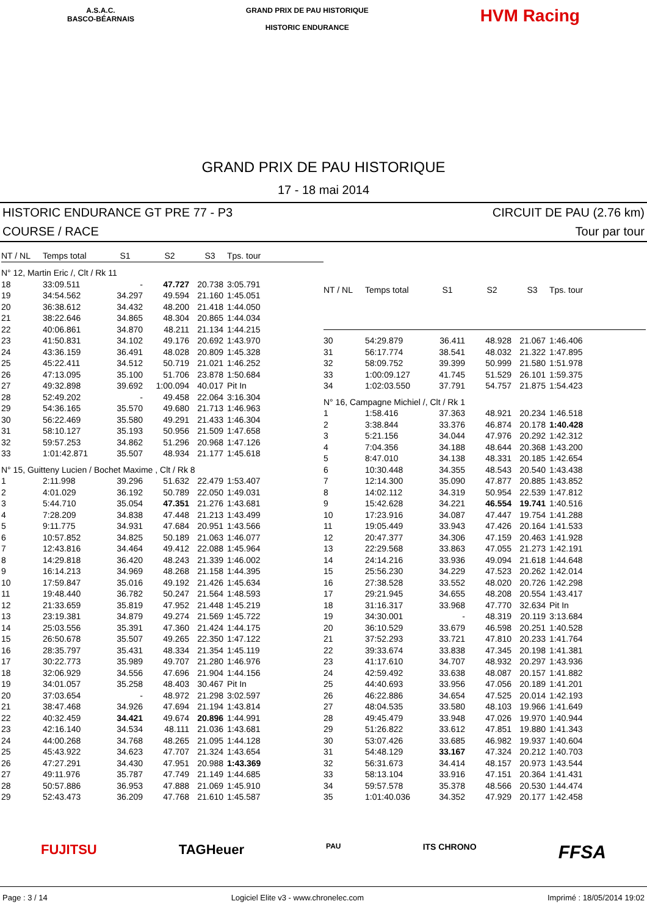A.S.A.C.
BASCO-BÉARNAIS
GRAND PRIX DE PAU HISTORIQUE
HISTORIC ENDURANCE
HVM Racing
GRAND PRIX DE PAU HISTORIQUE
17 - 18 mai 2014
HISTORIC ENDURANCE GT PRE 77 - P3
CIRCUIT DE PAU (2.76 km)
COURSE / RACE
Tour par tour
| NT / NL | Temps total | S1 | S2 | S3 | Tps. tour |
| --- | --- | --- | --- | --- | --- |
| N° 12, Martin Eric /, Clt / Rk 11 | | | | | |
| 18 | 33:09.511 | - | 47.727 | 20.738 | 3:05.791 |
| 19 | 34:54.562 | 34.297 | 49.594 | 21.160 | 1:45.051 |
| 20 | 36:38.612 | 34.432 | 48.200 | 21.418 | 1:44.050 |
| 21 | 38:22.646 | 34.865 | 48.304 | 20.865 | 1:44.034 |
| 22 | 40:06.861 | 34.870 | 48.211 | 21.134 | 1:44.215 |
| 23 | 41:50.831 | 34.102 | 49.176 | 20.692 | 1:43.970 |
| 24 | 43:36.159 | 36.491 | 48.028 | 20.809 | 1:45.328 |
| 25 | 45:22.411 | 34.512 | 50.719 | 21.021 | 1:46.252 |
| 26 | 47:13.095 | 35.100 | 51.706 | 23.878 | 1:50.684 |
| 27 | 49:32.898 | 39.692 | 1:00.094 | 40.017 | Pit In |
| 28 | 52:49.202 | - | 49.458 | 22.064 | 3:16.304 |
| 29 | 54:36.165 | 35.570 | 49.680 | 21.713 | 1:46.963 |
| 30 | 56:22.469 | 35.580 | 49.291 | 21.433 | 1:46.304 |
| 31 | 58:10.127 | 35.193 | 50.956 | 21.509 | 1:47.658 |
| 32 | 59:57.253 | 34.862 | 51.296 | 20.968 | 1:47.126 |
| 33 | 1:01:42.871 | 35.507 | 48.934 | 21.177 | 1:45.618 |
| N° 15, Guitteny Lucien / Bochet Maxime , Clt / Rk 8 | | | | | |
| 1 | 2:11.998 | 39.296 | 51.632 | 22.479 | 1:53.407 |
| 2 | 4:01.029 | 36.192 | 50.789 | 22.050 | 1:49.031 |
| 3 | 5:44.710 | 35.054 | 47.351 | 21.276 | 1:43.681 |
| 4 | 7:28.209 | 34.838 | 47.448 | 21.213 | 1:43.499 |
| 5 | 9:11.775 | 34.931 | 47.684 | 20.951 | 1:43.566 |
| 6 | 10:57.852 | 34.825 | 50.189 | 21.063 | 1:46.077 |
| 7 | 12:43.816 | 34.464 | 49.412 | 22.088 | 1:45.964 |
| 8 | 14:29.818 | 36.420 | 48.243 | 21.339 | 1:46.002 |
| 9 | 16:14.213 | 34.969 | 48.268 | 21.158 | 1:44.395 |
| 10 | 17:59.847 | 35.016 | 49.192 | 21.426 | 1:45.634 |
| 11 | 19:48.440 | 36.782 | 50.247 | 21.564 | 1:48.593 |
| 12 | 21:33.659 | 35.819 | 47.952 | 21.448 | 1:45.219 |
| 13 | 23:19.381 | 34.879 | 49.274 | 21.569 | 1:45.722 |
| 14 | 25:03.556 | 35.391 | 47.360 | 21.424 | 1:44.175 |
| 15 | 26:50.678 | 35.507 | 49.265 | 22.350 | 1:47.122 |
| 16 | 28:35.797 | 35.431 | 48.334 | 21.354 | 1:45.119 |
| 17 | 30:22.773 | 35.989 | 49.707 | 21.280 | 1:46.976 |
| 18 | 32:06.929 | 34.556 | 47.696 | 21.904 | 1:44.156 |
| 19 | 34:01.057 | 35.258 | 48.403 | 30.467 | Pit In |
| 20 | 37:03.654 | - | 48.972 | 21.298 | 3:02.597 |
| 21 | 38:47.468 | 34.926 | 47.694 | 21.194 | 1:43.814 |
| 22 | 40:32.459 | 34.421 | 49.674 | 20.896 | 1:44.991 |
| 23 | 42:16.140 | 34.534 | 48.111 | 21.036 | 1:43.681 |
| 24 | 44:00.268 | 34.768 | 48.265 | 21.095 | 1:44.128 |
| 25 | 45:43.922 | 34.623 | 47.707 | 21.324 | 1:43.654 |
| 26 | 47:27.291 | 34.430 | 47.951 | 20.988 | 1:43.369 |
| 27 | 49:11.976 | 35.787 | 47.749 | 21.149 | 1:44.685 |
| 28 | 50:57.886 | 36.953 | 47.888 | 21.069 | 1:45.910 |
| 29 | 52:43.473 | 36.209 | 47.768 | 21.610 | 1:45.587 |
| NT / NL | Temps total | S1 | S2 | S3 | Tps. tour |
| --- | --- | --- | --- | --- | --- |
| 30 | 54:29.879 | 36.411 | 48.928 | 21.067 | 1:46.406 |
| 31 | 56:17.774 | 38.541 | 48.032 | 21.322 | 1:47.895 |
| 32 | 58:09.752 | 39.399 | 50.999 | 21.580 | 1:51.978 |
| 33 | 1:00:09.127 | 41.745 | 51.529 | 26.101 | 1:59.375 |
| 34 | 1:02:03.550 | 37.791 | 54.757 | 21.875 | 1:54.423 |
| N° 16, Campagne Michiel /, Clt / Rk 1 | | | | | |
| 1 | 1:58.416 | 37.363 | 48.921 | 20.234 | 1:46.518 |
| 2 | 3:38.844 | 33.376 | 46.874 | 20.178 | 1:40.428 |
| 3 | 5:21.156 | 34.044 | 47.976 | 20.292 | 1:42.312 |
| 4 | 7:04.356 | 34.188 | 48.644 | 20.368 | 1:43.200 |
| 5 | 8:47.010 | 34.138 | 48.331 | 20.185 | 1:42.654 |
| 6 | 10:30.448 | 34.355 | 48.543 | 20.540 | 1:43.438 |
| 7 | 12:14.300 | 35.090 | 47.877 | 20.885 | 1:43.852 |
| 8 | 14:02.112 | 34.319 | 50.954 | 22.539 | 1:47.812 |
| 9 | 15:42.628 | 34.221 | 46.554 | 19.741 | 1:40.516 |
| 10 | 17:23.916 | 34.087 | 47.447 | 19.754 | 1:41.288 |
| 11 | 19:05.449 | 33.943 | 47.426 | 20.164 | 1:41.533 |
| 12 | 20:47.377 | 34.306 | 47.159 | 20.463 | 1:41.928 |
| 13 | 22:29.568 | 33.863 | 47.055 | 21.273 | 1:42.191 |
| 14 | 24:14.216 | 33.936 | 49.094 | 21.618 | 1:44.648 |
| 15 | 25:56.230 | 34.229 | 47.523 | 20.262 | 1:42.014 |
| 16 | 27:38.528 | 33.552 | 48.020 | 20.726 | 1:42.298 |
| 17 | 29:21.945 | 34.655 | 48.208 | 20.554 | 1:43.417 |
| 18 | 31:16.317 | 33.968 | 47.770 | 32.634 | Pit In |
| 19 | 34:30.001 | - | 48.319 | 20.119 | 3:13.684 |
| 20 | 36:10.529 | 33.679 | 46.598 | 20.251 | 1:40.528 |
| 21 | 37:52.293 | 33.721 | 47.810 | 20.233 | 1:41.764 |
| 22 | 39:33.674 | 33.838 | 47.345 | 20.198 | 1:41.381 |
| 23 | 41:17.610 | 34.707 | 48.932 | 20.297 | 1:43.936 |
| 24 | 42:59.492 | 33.638 | 48.087 | 20.157 | 1:41.882 |
| 25 | 44:40.693 | 33.956 | 47.056 | 20.189 | 1:41.201 |
| 26 | 46:22.886 | 34.654 | 47.525 | 20.014 | 1:42.193 |
| 27 | 48:04.535 | 33.580 | 48.103 | 19.966 | 1:41.649 |
| 28 | 49:45.479 | 33.948 | 47.026 | 19.970 | 1:40.944 |
| 29 | 51:26.822 | 33.612 | 47.851 | 19.880 | 1:41.343 |
| 30 | 53:07.426 | 33.685 | 46.982 | 19.937 | 1:40.604 |
| 31 | 54:48.129 | 33.167 | 47.324 | 20.212 | 1:40.703 |
| 32 | 56:31.673 | 34.414 | 48.157 | 20.973 | 1:43.544 |
| 33 | 58:13.104 | 33.916 | 47.151 | 20.364 | 1:41.431 |
| 34 | 59:57.578 | 35.378 | 48.566 | 20.530 | 1:44.474 |
| 35 | 1:01:40.036 | 34.352 | 47.929 | 20.177 | 1:42.458 |
FUJITSU TAGHeuer PAU ITS CHRONO FFSA
Page : 3 / 14 Logiciel Elite v3 - www.chronelec.com Imprimé : 18/05/2014 19:02